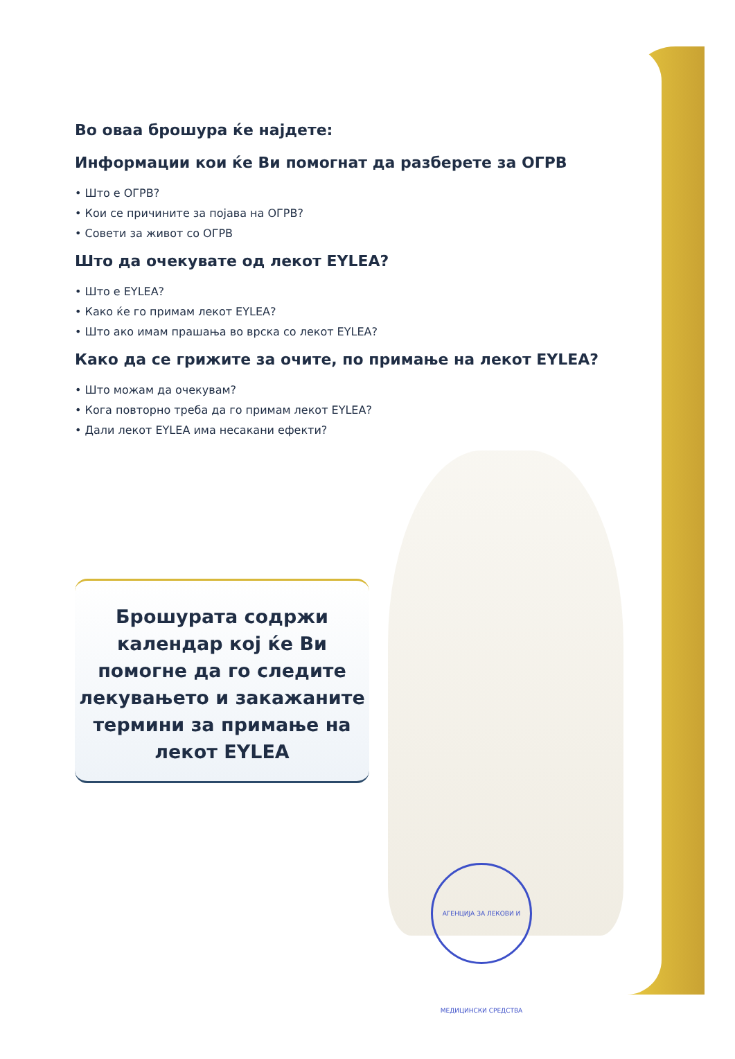Во оваа брошура ќе најдете:
Информации кои ќе Ви помогнат да разберете за ОГРВ
• Што е ОГРВ?
• Кои се причините за појава на ОГРВ?
• Совети за живот со ОГРВ
Што да очекувате од лекот EYLEA?
• Што е EYLEA?
• Како ќе го примам лекот EYLEA?
• Што ако имам прашања во врска со лекот EYLEA?
Како да се грижите за очите, по примање на лекот EYLEA?
• Што можам да очекувам?
• Кога повторно треба да го примам лекот EYLEA?
• Дали лекот EYLEA има несакани ефекти?
Брошурата содржи
календар кој ќе Ви
помогне да го следите
лекувањето и закажаните
термини за примање на
лекот EYLEA
АГЕНЦИЈА ЗА ЛЕКОВИ И МЕДИЦИНСКИ СРЕДСТВА